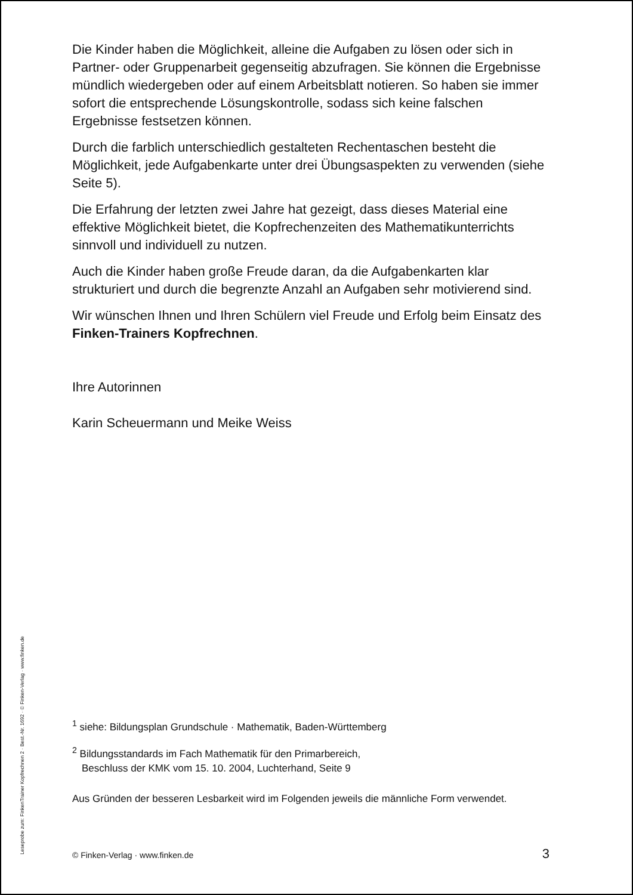Die Kinder haben die Möglichkeit, alleine die Aufgaben zu lösen oder sich in Partner- oder Gruppenarbeit gegenseitig abzufragen. Sie können die Ergebnisse mündlich wiedergeben oder auf einem Arbeitsblatt notieren. So haben sie immer sofort die entsprechende Lösungskontrolle, sodass sich keine falschen Ergebnisse festsetzen können.
Durch die farblich unterschiedlich gestalteten Rechentaschen besteht die Möglichkeit, jede Aufgabenkarte unter drei Übungsaspekten zu verwenden (siehe Seite 5).
Die Erfahrung der letzten zwei Jahre hat gezeigt, dass dieses Material eine effektive Möglichkeit bietet, die Kopfrechenzeiten des Mathematikunterrichts sinnvoll und individuell zu nutzen.
Auch die Kinder haben große Freude daran, da die Aufgabenkarten klar strukturiert und durch die begrenzte Anzahl an Aufgaben sehr motivierend sind.
Wir wünschen Ihnen und Ihren Schülern viel Freude und Erfolg beim Einsatz des Finken-Trainers Kopfrechnen.
Ihre Autorinnen
Karin Scheuermann und Meike Weiss
<sup>1</sup> siehe: Bildungsplan Grundschule · Mathematik, Baden-Württemberg
<sup>2</sup> Bildungsstandards im Fach Mathematik für den Primarbereich,
Beschluss der KMK vom 15. 10. 2004, Luchterhand, Seite 9
Aus Gründen der besseren Lesbarkeit wird im Folgenden jeweils die männliche Form verwendet.
© Finken-Verlag · www.finken.de 3
Leseprobe zum: FinkenTrainer Kopfrechnen 2 · Best.-Nr. 1692 · © Finken-Verlag · www.finken.de